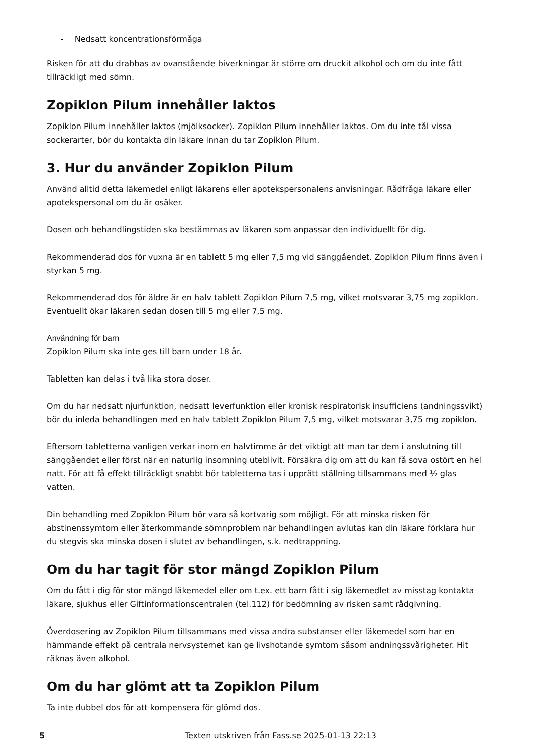- Nedsatt koncentrationsförmåga
Risken för att du drabbas av ovanstående biverkningar är större om druckit alkohol och om du inte fått tillräckligt med sömn.
Zopiklon Pilum innehåller laktos
Zopiklon Pilum innehåller laktos (mjölksocker). Zopiklon Pilum innehåller laktos. Om du inte tål vissa sockerarter, bör du kontakta din läkare innan du tar Zopiklon Pilum.
3. Hur du använder Zopiklon Pilum
Använd alltid detta läkemedel enligt läkarens eller apotekspersonalens anvisningar. Rådfråga läkare eller apotekspersonal om du är osäker.
Dosen och behandlingstiden ska bestämmas av läkaren som anpassar den individuellt för dig.
Rekommenderad dos för vuxna är en tablett 5 mg eller 7,5 mg vid sänggåendet. Zopiklon Pilum finns även i styrkan 5 mg.
Rekommenderad dos för äldre är en halv tablett Zopiklon Pilum 7,5 mg, vilket motsvarar 3,75 mg zopiklon. Eventuellt ökar läkaren sedan dosen till 5 mg eller 7,5 mg.
Användning för barn
Zopiklon Pilum ska inte ges till barn under 18 år.
Tabletten kan delas i två lika stora doser.
Om du har nedsatt njurfunktion, nedsatt leverfunktion eller kronisk respiratorisk insufficiens (andningssvikt) bör du inleda behandlingen med en halv tablett Zopiklon Pilum 7,5 mg, vilket motsvarar 3,75 mg zopiklon.
Eftersom tabletterna vanligen verkar inom en halvtimme är det viktigt att man tar dem i anslutning till sänggåendet eller först när en naturlig insomning uteblivit. Försäkra dig om att du kan få sova ostört en hel natt. För att få effekt tillräckligt snabbt bör tabletterna tas i upprätt ställning tillsammans med ½ glas vatten.
Din behandling med Zopiklon Pilum bör vara så kortvarig som möjligt. För att minska risken för abstinenssymtom eller återkommande sömnproblem när behandlingen avlutas kan din läkare förklara hur du stegvis ska minska dosen i slutet av behandlingen, s.k. nedtrappning.
Om du har tagit för stor mängd Zopiklon Pilum
Om du fått i dig för stor mängd läkemedel eller om t.ex. ett barn fått i sig läkemedlet av misstag kontakta läkare, sjukhus eller Giftinformationscentralen (tel.112) för bedömning av risken samt rådgivning.
Överdosering av Zopiklon Pilum tillsammans med vissa andra substanser eller läkemedel som har en hämmande effekt på centrala nervsystemet kan ge livshotande symtom såsom andningssvårigheter. Hit räknas även alkohol.
Om du har glömt att ta Zopiklon Pilum
Ta inte dubbel dos för att kompensera för glömd dos.
5 Texten utskriven från Fass.se 2025-01-13 22:13